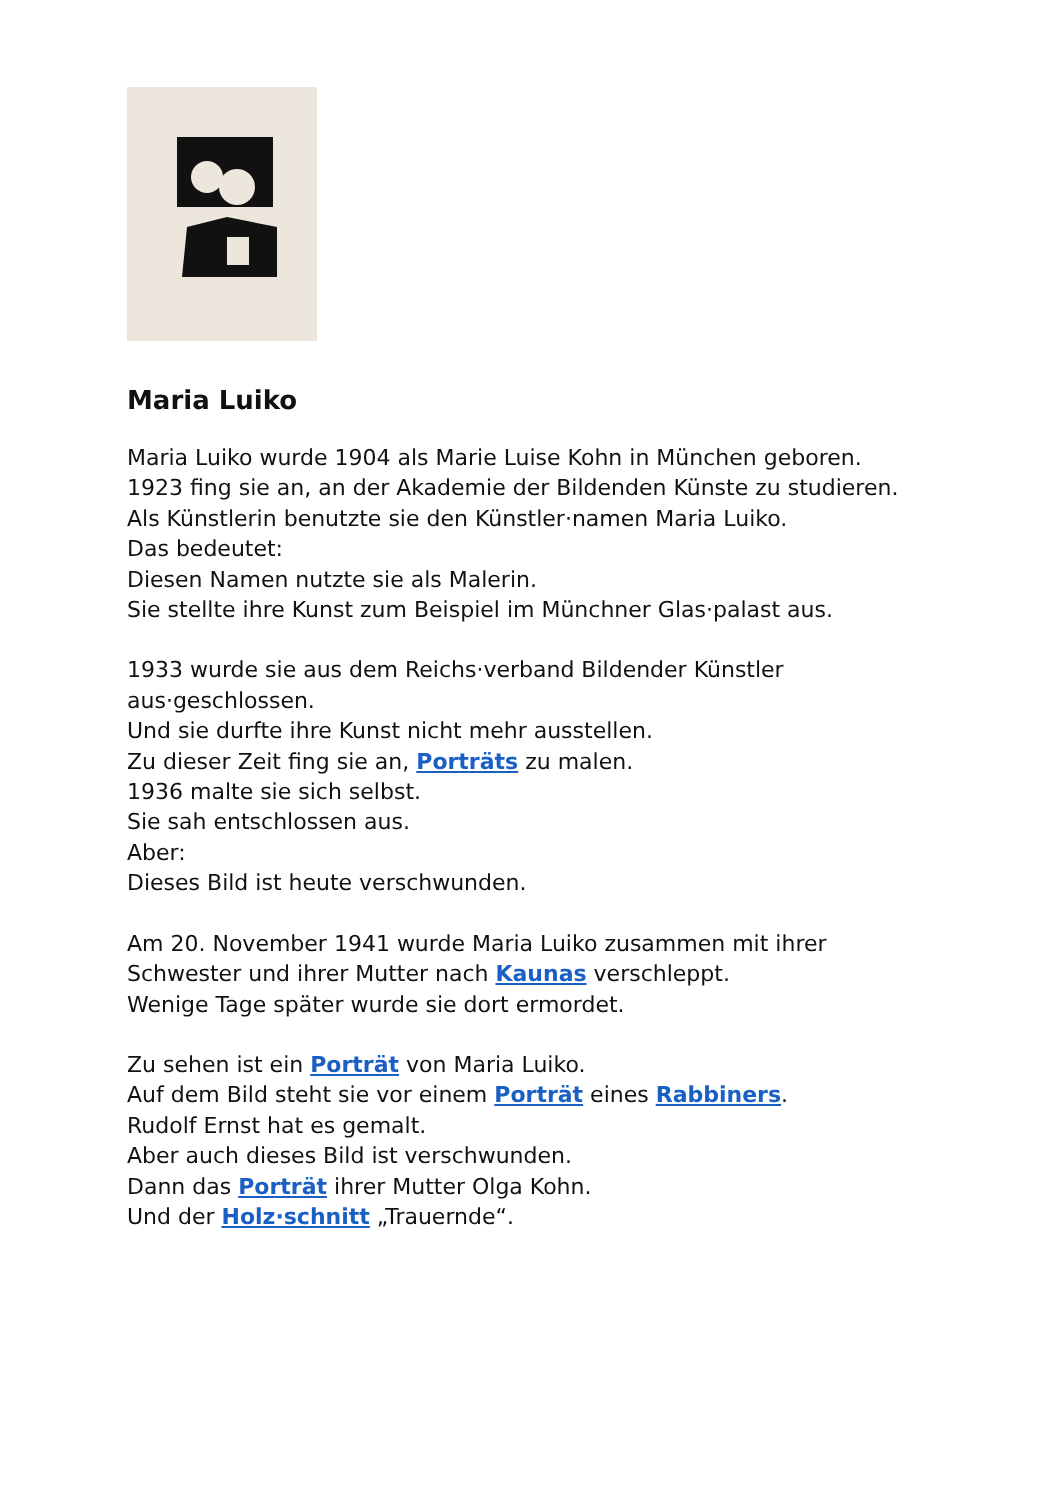Maria Luiko
Maria Luiko wurde 1904 als Marie Luise Kohn in München geboren.
1923 fing sie an, an der Akademie der Bildenden Künste zu studieren.
Als Künstlerin benutzte sie den Künstler·namen Maria Luiko.
Das bedeutet:
Diesen Namen nutzte sie als Malerin.
Sie stellte ihre Kunst zum Beispiel im Münchner Glas·palast aus.
1933 wurde sie aus dem Reichs·verband Bildender Künstler
aus·geschlossen.
Und sie durfte ihre Kunst nicht mehr ausstellen.
Zu dieser Zeit fing sie an, Porträts zu malen.
1936 malte sie sich selbst.
Sie sah entschlossen aus.
Aber:
Dieses Bild ist heute verschwunden.
Am 20. November 1941 wurde Maria Luiko zusammen mit ihrer
Schwester und ihrer Mutter nach Kaunas verschleppt.
Wenige Tage später wurde sie dort ermordet.
Zu sehen ist ein Porträt von Maria Luiko.
Auf dem Bild steht sie vor einem Porträt eines Rabbiners.
Rudolf Ernst hat es gemalt.
Aber auch dieses Bild ist verschwunden.
Dann das Porträt ihrer Mutter Olga Kohn.
Und der Holz·schnitt „Trauernde“.